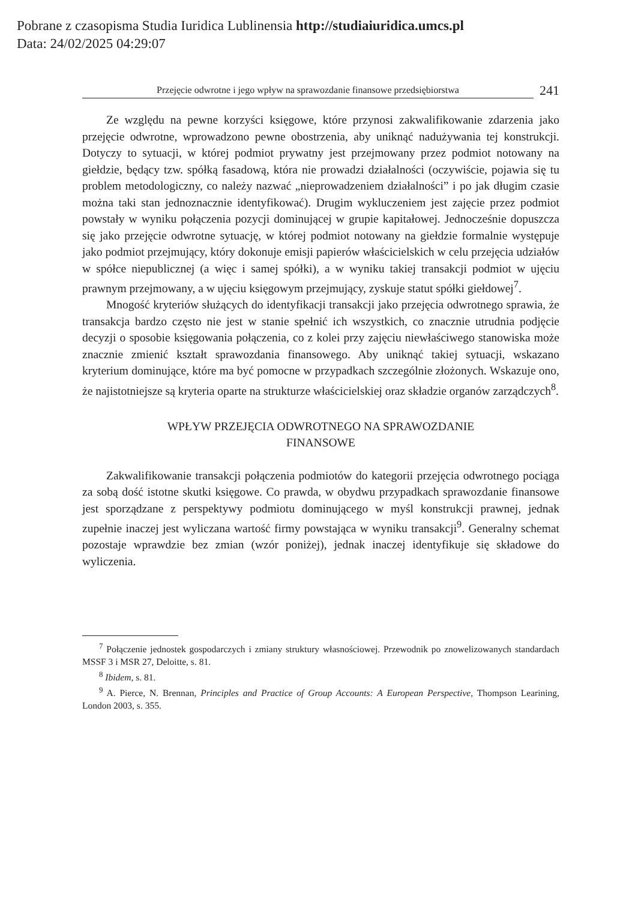Pobrane z czasopisma Studia Iuridica Lublinensia http://studiaiuridica.umcs.pl
Data: 24/02/2025 04:29:07
Przejęcie odwrotne i jego wpływ na sprawozdanie finansowe przedsiębiorstwa
241
Ze względu na pewne korzyści księgowe, które przynosi zakwalifikowanie zdarzenia jako przejęcie odwrotne, wprowadzono pewne obostrzenia, aby uniknąć nadużywania tej konstrukcji. Dotyczy to sytuacji, w której podmiot prywatny jest przejmowany przez podmiot notowany na giełdzie, będący tzw. spółką fasadową, która nie prowadzi działalności (oczywiście, pojawia się tu problem metodologiczny, co należy nazwać „nieprowadzeniem działalności” i po jak długim czasie można taki stan jednoznacznie identyfikować). Drugim wykluczeniem jest zajęcie przez podmiot powstały w wyniku połączenia pozycji dominującej w grupie kapitałowej. Jednocześnie dopuszcza się jako przejęcie odwrotne sytuację, w której podmiot notowany na giełdzie formalnie występuje jako podmiot przejmujący, który dokonuje emisji papierów właścicielskich w celu przejęcia udziałów w spółce niepublicznej (a więc i samej spółki), a w wyniku takiej transakcji podmiot w ujęciu prawnym przejmowany, a w ujęciu księgowym przejmujący, zyskuje statut spółki giełdowej<sup>7</sup>.
Mnogość kryteriów służących do identyfikacji transakcji jako przejęcia odwrotnego sprawia, że transakcja bardzo często nie jest w stanie spełnić ich wszystkich, co znacznie utrudnia podjęcie decyzji o sposobie księgowania połączenia, co z kolei przy zajęciu niewłaściwego stanowiska może znacznie zmienić kształt sprawozdania finansowego. Aby uniknąć takiej sytuacji, wskazano kryterium dominujące, które ma być pomocne w przypadkach szczególnie złożonych. Wskazuje ono, że najistotniejsze są kryteria oparte na strukturze właścicielskiej oraz składzie organów zarządczych<sup>8</sup>.
WPŁYW PRZEJĘCIA ODWROTNEGO NA SPRAWOZDANIE
FINANSOWE
Zakwalifikowanie transakcji połączenia podmiotów do kategorii przejęcia odwrotnego pociąga za sobą dość istotne skutki księgowe. Co prawda, w obydwu przypadkach sprawozdanie finansowe jest sporządzane z perspektywy podmiotu dominującego w myśl konstrukcji prawnej, jednak zupełnie inaczej jest wyliczana wartość firmy powstająca w wyniku transakcji<sup>9</sup>. Generalny schemat pozostaje wprawdzie bez zmian (wzór poniżej), jednak inaczej identyfikuje się składowe do wyliczenia.
<sup>7</sup> Połączenie jednostek gospodarczych i zmiany struktury własnościowej. Przewodnik po znowelizowanych standardach MSSF 3 i MSR 27, Deloitte, s. 81.
<sup>8</sup> Ibidem, s. 81.
<sup>9</sup> A. Pierce, N. Brennan, Principles and Practice of Group Accounts: A European Perspective, Thompson Learining, London 2003, s. 355.